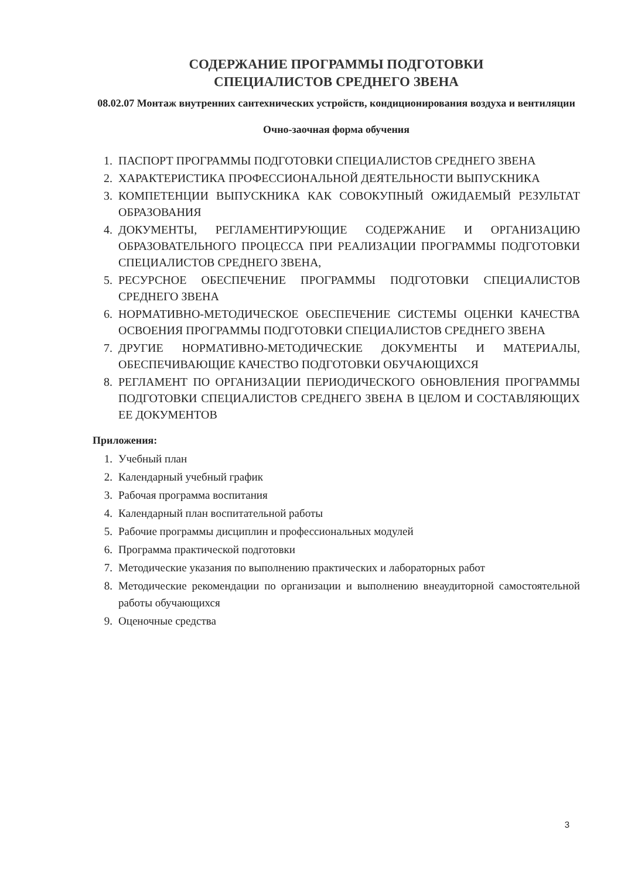СОДЕРЖАНИЕ ПРОГРАММЫ ПОДГОТОВКИ
СПЕЦИАЛИСТОВ СРЕДНЕГО ЗВЕНА
08.02.07 Монтаж внутренних сантехнических устройств, кондиционирования воздуха и вентиляции
Очно-заочная форма обучения
1. ПАСПОРТ ПРОГРАММЫ ПОДГОТОВКИ СПЕЦИАЛИСТОВ СРЕДНЕГО ЗВЕНА
2. ХАРАКТЕРИСТИКА ПРОФЕССИОНАЛЬНОЙ ДЕЯТЕЛЬНОСТИ ВЫПУСКНИКА
3. КОМПЕТЕНЦИИ ВЫПУСКНИКА КАК СОВОКУПНЫЙ ОЖИДАЕМЫЙ РЕЗУЛЬТАТ ОБРАЗОВАНИЯ
4. ДОКУМЕНТЫ, РЕГЛАМЕНТИРУЮЩИЕ СОДЕРЖАНИЕ И ОРГАНИЗАЦИЮ ОБРАЗОВАТЕЛЬНОГО ПРОЦЕССА ПРИ РЕАЛИЗАЦИИ ПРОГРАММЫ ПОДГОТОВКИ СПЕЦИАЛИСТОВ СРЕДНЕГО ЗВЕНА,
5. РЕСУРСНОЕ ОБЕСПЕЧЕНИЕ ПРОГРАММЫ ПОДГОТОВКИ СПЕЦИАЛИСТОВ СРЕДНЕГО ЗВЕНА
6. НОРМАТИВНО-МЕТОДИЧЕСКОЕ ОБЕСПЕЧЕНИЕ СИСТЕМЫ ОЦЕНКИ КАЧЕСТВА ОСВОЕНИЯ ПРОГРАММЫ ПОДГОТОВКИ СПЕЦИАЛИСТОВ СРЕДНЕГО ЗВЕНА
7. ДРУГИЕ НОРМАТИВНО-МЕТОДИЧЕСКИЕ ДОКУМЕНТЫ И МАТЕРИАЛЫ, ОБЕСПЕЧИВАЮЩИЕ КАЧЕСТВО ПОДГОТОВКИ ОБУЧАЮЩИХСЯ
8. РЕГЛАМЕНТ ПО ОРГАНИЗАЦИИ ПЕРИОДИЧЕСКОГО ОБНОВЛЕНИЯ ПРОГРАММЫ ПОДГОТОВКИ СПЕЦИАЛИСТОВ СРЕДНЕГО ЗВЕНА В ЦЕЛОМ И СОСТАВЛЯЮЩИХ ЕЕ ДОКУМЕНТОВ
Приложения:
1. Учебный план
2. Календарный учебный график
3. Рабочая программа воспитания
4. Календарный план воспитательной работы
5. Рабочие программы дисциплин и профессиональных модулей
6. Программа практической подготовки
7. Методические указания по выполнению практических и лабораторных работ
8. Методические рекомендации по организации и выполнению внеаудиторной самостоятельной работы обучающихся
9. Оценочные средства
3